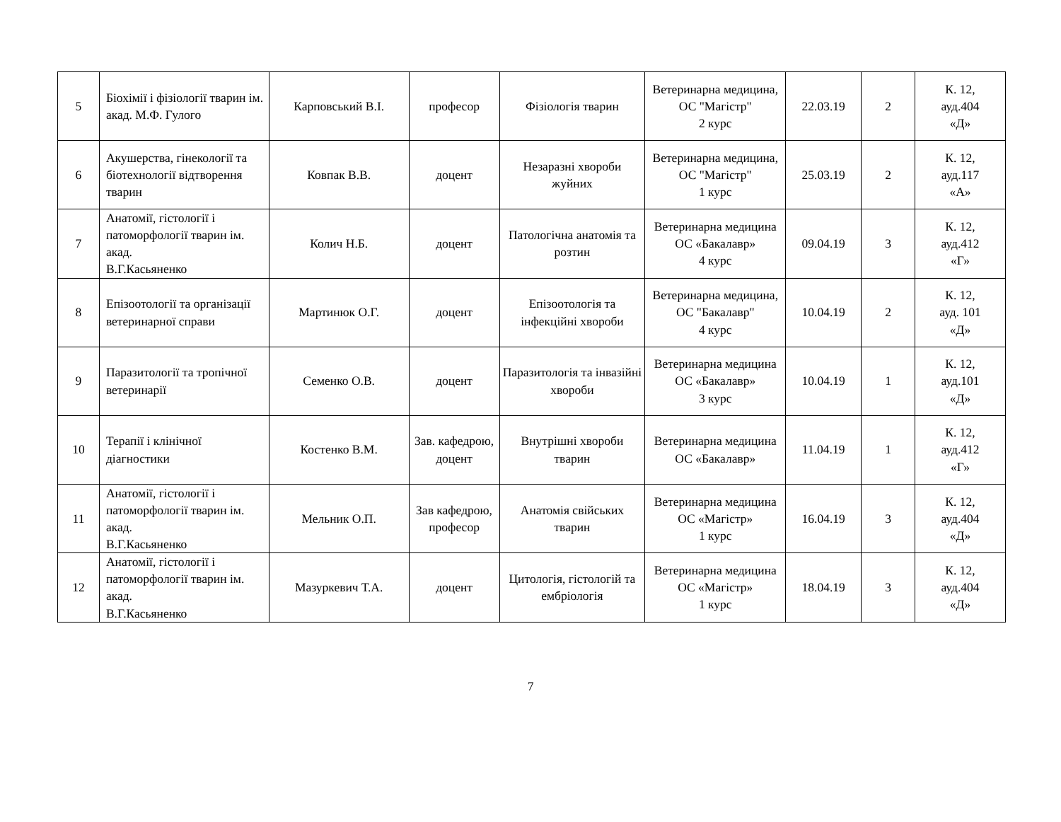| 5 | Біохімії і фізіології тварин ім. акад. М.Ф. Гулого | Карповський В.І. | професор | Фізіологія тварин | Ветеринарна медицина, ОС "Магістр" 2 курс | 22.03.19 | 2 | К. 12, ауд.404 «Д» |
| 6 | Акушерства, гінекології та біотехнології відтворення тварин | Ковпак В.В. | доцент | Незаразні хвороби жуйних | Ветеринарна медицина, ОС "Магістр" 1 курс | 25.03.19 | 2 | К. 12, ауд.117 «А» |
| 7 | Анатомії, гістології і патоморфології тварин ім. акад. В.Г.Касьяненко | Колич Н.Б. | доцент | Патологічна анатомія та розтин | Ветеринарна медицина ОС «Бакалавр» 4 курс | 09.04.19 | 3 | К. 12, ауд.412 «Г» |
| 8 | Епізоотології та організації ветеринарної справи | Мартинюк О.Г. | доцент | Епізоотологія та інфекційні хвороби | Ветеринарна медицина, ОС "Бакалавр" 4 курс | 10.04.19 | 2 | К. 12, ауд. 101 «Д» |
| 9 | Паразитології та тропічної ветеринарії | Семенко О.В. | доцент | Паразитологія та інвазійні хвороби | Ветеринарна медицина ОС «Бакалавр» 3 курс | 10.04.19 | 1 | К. 12, ауд.101 «Д» |
| 10 | Терапії і клінічної діагностики | Костенко В.М. | Зав. кафедрою, доцент | Внутрішні хвороби тварин | Ветеринарна медицина ОС «Бакалавр» | 11.04.19 | 1 | К. 12, ауд.412 «Г» |
| 11 | Анатомії, гістології і патоморфології тварин ім. акад. В.Г.Касьяненко | Мельник О.П. | Зав кафедрою, професор | Анатомія свійських тварин | Ветеринарна медицина ОС «Магістр» 1 курс | 16.04.19 | 3 | К. 12, ауд.404 «Д» |
| 12 | Анатомії, гістології і патоморфології тварин ім. акад. В.Г.Касьяненко | Мазуркевич Т.А. | доцент | Цитологія, гістологій та ембріологія | Ветеринарна медицина ОС «Магістр» 1 курс | 18.04.19 | 3 | К. 12, ауд.404 «Д» |
7